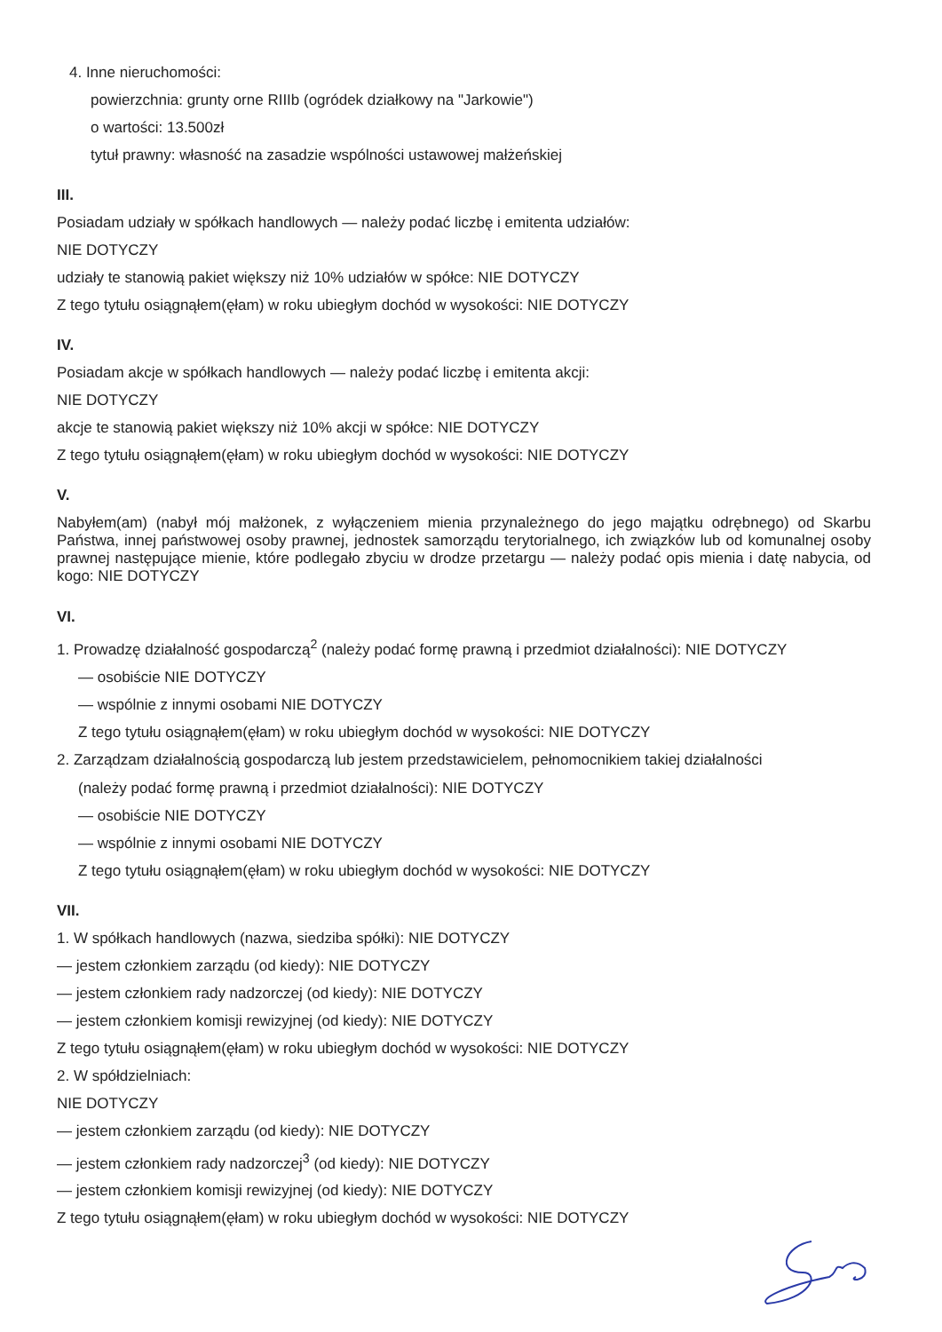4. Inne nieruchomości:
powierzchnia: grunty orne RIIIb (ogródek działkowy na "Jarkowie")
o wartości: 13.500zł
tytuł prawny: własność na zasadzie wspólności ustawowej małżeńskiej
III.
Posiadam udziały w spółkach handlowych — należy podać liczbę i emitenta udziałów:
NIE DOTYCZY
udziały te stanowią pakiet większy niż 10% udziałów w spółce: NIE DOTYCZY
Z tego tytułu osiągnąłem(ęłam) w roku ubiegłym dochód w wysokości: NIE DOTYCZY
IV.
Posiadam akcje w spółkach handlowych — należy podać liczbę i emitenta akcji:
NIE DOTYCZY
akcje te stanowią pakiet większy niż 10% akcji w spółce: NIE DOTYCZY
Z tego tytułu osiągnąłem(ęłam) w roku ubiegłym dochód w wysokości: NIE DOTYCZY
V.
Nabyłem(am) (nabył mój małżonek, z wyłączeniem mienia przynależnego do jego majątku odrębnego) od Skarbu Państwa, innej państwowej osoby prawnej, jednostek samorządu terytorialnego, ich związków lub od komunalnej osoby prawnej następujące mienie, które podlegało zbyciu w drodze przetargu — należy podać opis mienia i datę nabycia, od kogo: NIE DOTYCZY
VI.
1. Prowadzę działalność gospodarczą<sup>2</sup> (należy podać formę prawną i przedmiot działalności): NIE DOTYCZY
— osobiście NIE DOTYCZY
— wspólnie z innymi osobami NIE DOTYCZY
Z tego tytułu osiągnąłem(ęłam) w roku ubiegłym dochód w wysokości: NIE DOTYCZY
2. Zarządzam działalnością gospodarczą lub jestem przedstawicielem, pełnomocnikiem takiej działalności
(należy podać formę prawną i przedmiot działalności): NIE DOTYCZY
— osobiście NIE DOTYCZY
— wspólnie z innymi osobami NIE DOTYCZY
Z tego tytułu osiągnąłem(ęłam) w roku ubiegłym dochód w wysokości: NIE DOTYCZY
VII.
1. W spółkach handlowych (nazwa, siedziba spółki): NIE DOTYCZY
— jestem członkiem zarządu (od kiedy): NIE DOTYCZY
— jestem członkiem rady nadzorczej (od kiedy): NIE DOTYCZY
— jestem członkiem komisji rewizyjnej (od kiedy): NIE DOTYCZY
Z tego tytułu osiągnąłem(ęłam) w roku ubiegłym dochód w wysokości: NIE DOTYCZY
2. W spółdzielniach:
NIE DOTYCZY
— jestem członkiem zarządu (od kiedy): NIE DOTYCZY
— jestem członkiem rady nadzorczej<sup>3</sup> (od kiedy): NIE DOTYCZY
— jestem członkiem komisji rewizyjnej (od kiedy): NIE DOTYCZY
Z tego tytułu osiągnąłem(ęłam) w roku ubiegłym dochód w wysokości: NIE DOTYCZY